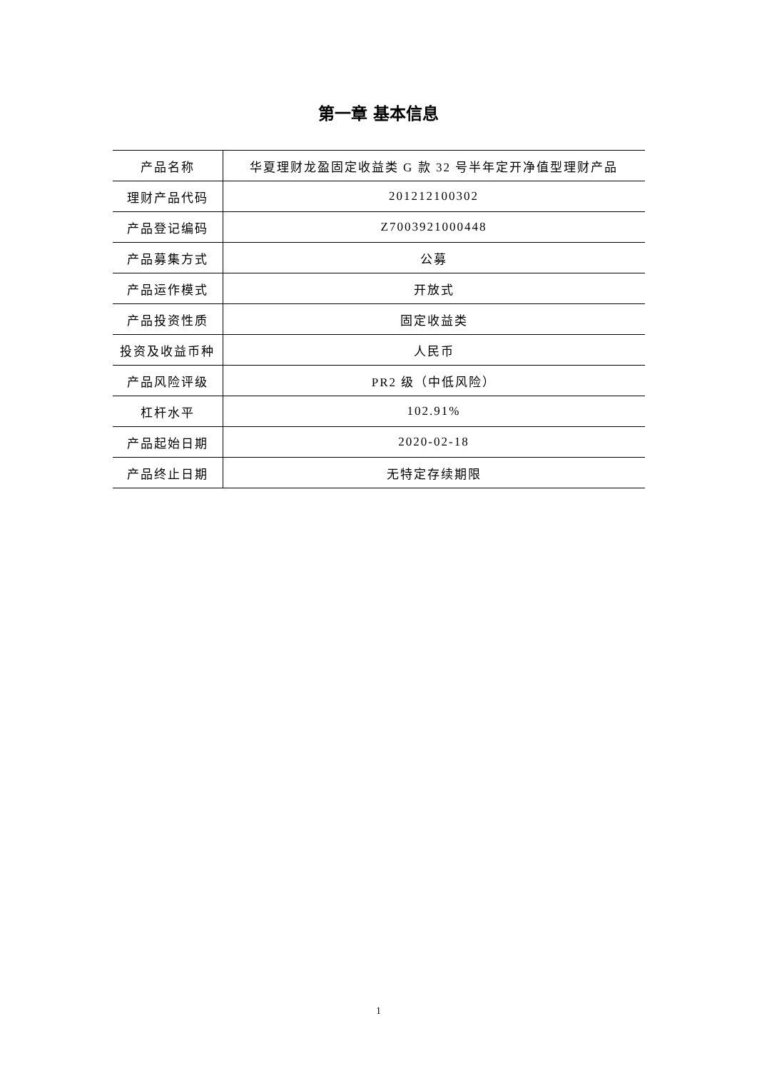第一章 基本信息
| 产品名称 | 华夏理财龙盈固定收益类 G 款 32 号半年定开净值型理财产品 |
| 理财产品代码 | 201212100302 |
| 产品登记编码 | Z7003921000448 |
| 产品募集方式 | 公募 |
| 产品运作模式 | 开放式 |
| 产品投资性质 | 固定收益类 |
| 投资及收益币种 | 人民币 |
| 产品风险评级 | PR2 级（中低风险） |
| 杠杆水平 | 102.91% |
| 产品起始日期 | 2020-02-18 |
| 产品终止日期 | 无特定存续期限 |
1